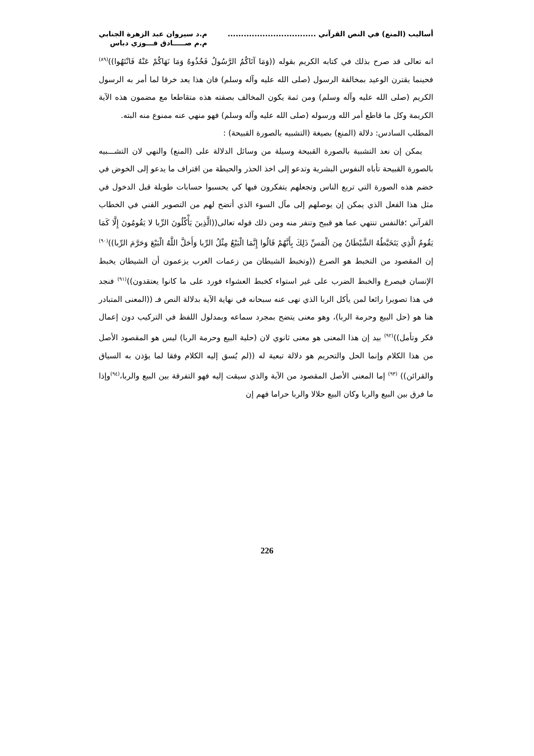أساليب (المنع) في النص القرآني .................................
م.د سيروان عبد الزهرة الجنابي
م.م صـــــادق فـــوزي دباس
انه تعالى قد صرح بذلك في كتابه الكريم بقوله ((وَمَا آتَاكُمُ الرَّسُولُ فَخُذُوهُ وَمَا نَهَاكُمْ عَنْهُ فَانْتَهُوا))<sup>(٨٩)</sup> فحينما يقترن الوعيد بمخالفة الرسول (صلى الله عليه وآله وسلم) فان هذا يعد خرقا لما أمر به الرسول الكريم (صلى الله عليه وآله وسلم) ومن ثمة يكون المخالف بصفته هذه متقاطعا مع مضمون هذه الآية الكريمة وكل ما قاطع أمر الله ورسوله (صلى الله عليه وآله وسلم) فهو منهي عنه ممنوع منه البته.
المطلب السادس: دلالة (المنع) بصيغة (التشبيه بالصورة القبيحة) :
يمكن إن نعد التشبية بالصورة القبيحة وسيلة من وسائل الدلالة على (المنع) والنهي لان التشـــبيه بالصورة القبيحة تأباه النفوس البشرية وتدعو إلى اخذ الحذر والحيطة من اقتراف ما يدعو إلى الخوض في خضم هذه الصورة التي تريع الناس وتجعلهم يتفكرون فيها كي يحسبوا حسابات طويلة قبل الدخول في مثل هذا الفعل الذي يمكن إن يوصلهم إلى مآل السوء الذي أتضح لهم من التصوير الفني في الخطاب القرآني ؛فالنفس تنتهي عما هو قبيح وتنفر منه ومن ذلك قوله تعالى((الَّذِينَ يَأْكُلُونَ الرِّبا لا يَقُومُونَ إِلَّا كَمَا يَقُومُ الَّذِي يَتَخَبَّطُهُ الشَّيْطَانُ مِنَ الْمَسِّ ذَلِكَ بِأَنَّهُمْ قَالُوا إِنَّمَا الْبَيْعُ مِثْلُ الرِّبا وَأَحَلَّ اللَّهُ الْبَيْعَ وَحَرَّمَ الرِّبا))<sup>(٩٠)</sup> إن المقصود من التخبط هو الصرع ((وتخبط الشيطان من زعمات العرب يزعمون أن الشيطان يخبط الإنسان فيصرع والخبط الضرب على غير استواء كخبط العشواء فورد على ما كانوا يعتقدون))<sup>(٩١)</sup> فنجد في هذا تصويرا رائعا لمن يأكل الربا الذي نهى عنه سبحانه في نهاية الآية بدلالة النص فـ ((المعنى المتبادر هنا هو (حل البيع وحرمة الربا)، وهو معنى يتضح بمجرد سماعه وبمدلول اللفظ في التركيب دون إعمال فكر وتأمل))<sup>(٩٢)</sup> بيد إن هذا المعنى هو معنى ثانوي لان (حلية البيع وحرمة الربا) ليس هو المقصود الأصل من هذا الكلام وإنما الحل والتحريم هو دلالة تبعية له ((لم يُسق إليه الكلام وفقا لما يؤذن به السياق والقرائن)) <sup>(٩٣)</sup> إما المعنى الأصل المقصود من الآية والذي سيقت إليه فهو التفرقة بين البيع والربا،<sup>(٩٤)</sup>وإذا ما فرق بين البيع والربا وكان البيع حلالا والربا حراما فهم إن
226